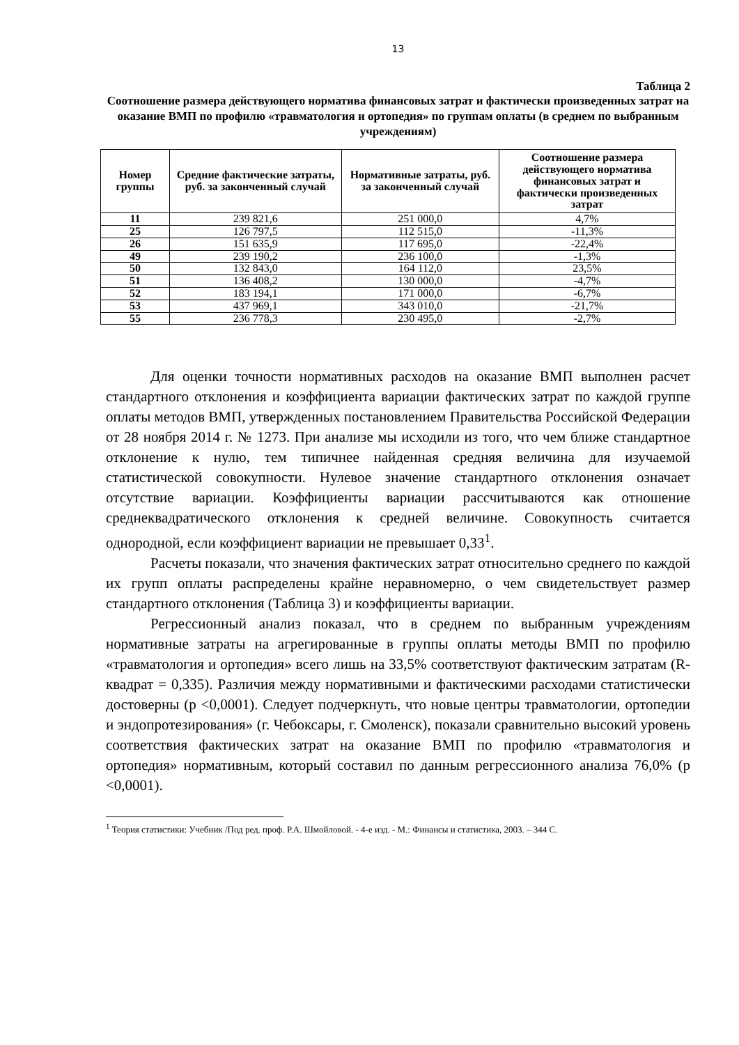13
Таблица 2
Соотношение размера действующего норматива финансовых затрат и фактически произведенных затрат на оказание ВМП по профилю «травматология и ортопедия» по группам оплаты (в среднем по выбранным учреждениям)
| Номер группы | Средние фактические затраты, руб. за законченный случай | Нормативные затраты, руб. за законченный случай | Соотношение размера действующего норматива финансовых затрат и фактически произведенных затрат |
| --- | --- | --- | --- |
| 11 | 239 821,6 | 251 000,0 | 4,7% |
| 25 | 126 797,5 | 112 515,0 | -11,3% |
| 26 | 151 635,9 | 117 695,0 | -22,4% |
| 49 | 239 190,2 | 236 100,0 | -1,3% |
| 50 | 132 843,0 | 164 112,0 | 23,5% |
| 51 | 136 408,2 | 130 000,0 | -4,7% |
| 52 | 183 194,1 | 171 000,0 | -6,7% |
| 53 | 437 969,1 | 343 010,0 | -21,7% |
| 55 | 236 778,3 | 230 495,0 | -2,7% |
Для оценки точности нормативных расходов на оказание ВМП выполнен расчет стандартного отклонения и коэффициента вариации фактических затрат по каждой группе оплаты методов ВМП, утвержденных постановлением Правительства Российской Федерации от 28 ноября 2014 г. № 1273. При анализе мы исходили из того, что чем ближе стандартное отклонение к нулю, тем типичнее найденная средняя величина для изучаемой статистической совокупности. Нулевое значение стандартного отклонения означает отсутствие вариации. Коэффициенты вариации рассчитываются как отношение среднеквадратического отклонения к средней величине. Совокупность считается однородной, если коэффициент вариации не превышает 0,33<sup>1</sup>.
Расчеты показали, что значения фактических затрат относительно среднего по каждой их групп оплаты распределены крайне неравномерно, о чем свидетельствует размер стандартного отклонения (Таблица 3) и коэффициенты вариации.
Регрессионный анализ показал, что в среднем по выбранным учреждениям нормативные затраты на агрегированные в группы оплаты методы ВМП по профилю «травматология и ортопедия» всего лишь на 33,5% соответствуют фактическим затратам (R-квадрат = 0,335). Различия между нормативными и фактическими расходами статистически достоверны (р <0,0001). Следует подчеркнуть, что новые центры травматологии, ортопедии и эндопротезирования» (г. Чебоксары, г. Смоленск), показали сравнительно высокий уровень соответствия фактических затрат на оказание ВМП по профилю «травматология и ортопедия» нормативным, который составил по данным регрессионного анализа 76,0% (р <0,0001).
<sup>1</sup> Теория статистики: Учебник /Под ред. проф. Р.А. Шмойловой. - 4-е изд. - М.: Финансы и статистика, 2003. – 344 С.